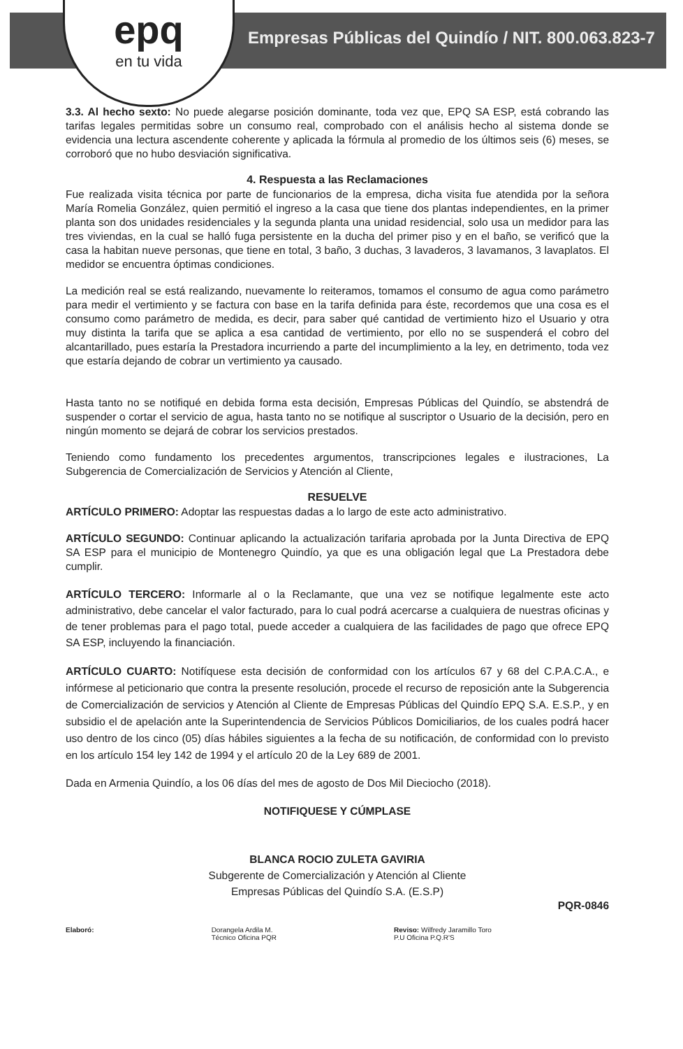epq
en tu vida
Empresas Públicas del Quindío / NIT. 800.063.823-7
3.3. Al hecho sexto: No puede alegarse posición dominante, toda vez que, EPQ SA ESP, está cobrando las tarifas legales permitidas sobre un consumo real, comprobado con el análisis hecho al sistema donde se evidencia una lectura ascendente coherente y aplicada la fórmula al promedio de los últimos seis (6) meses, se corroboró que no hubo desviación significativa.
4. Respuesta a las Reclamaciones
Fue realizada visita técnica por parte de funcionarios de la empresa, dicha visita fue atendida por la señora María Romelia González, quien permitió el ingreso a la casa que tiene dos plantas independientes, en la primer planta son dos unidades residenciales y la segunda planta una unidad residencial, solo usa un medidor para las tres viviendas, en la cual se halló fuga persistente en la ducha del primer piso y en el baño, se verificó que la casa la habitan nueve personas, que tiene en total, 3 baño, 3 duchas, 3 lavaderos, 3 lavamanos, 3 lavaplatos. El medidor se encuentra óptimas condiciones.
La medición real se está realizando, nuevamente lo reiteramos, tomamos el consumo de agua como parámetro para medir el vertimiento y se factura con base en la tarifa definida para éste, recordemos que una cosa es el consumo como parámetro de medida, es decir, para saber qué cantidad de vertimiento hizo el Usuario y otra muy distinta la tarifa que se aplica a esa cantidad de vertimiento, por ello no se suspenderá el cobro del alcantarillado, pues estaría la Prestadora incurriendo a parte del incumplimiento a la ley, en detrimento, toda vez que estaría dejando de cobrar un vertimiento ya causado.
Hasta tanto no se notifiqué en debida forma esta decisión, Empresas Públicas del Quindío, se abstendrá de suspender o cortar el servicio de agua, hasta tanto no se notifique al suscriptor o Usuario de la decisión, pero en ningún momento se dejará de cobrar los servicios prestados.
Teniendo como fundamento los precedentes argumentos, transcripciones legales e ilustraciones, La Subgerencia de Comercialización de Servicios y Atención al Cliente,
RESUELVE
ARTÍCULO PRIMERO: Adoptar las respuestas dadas a lo largo de este acto administrativo.
ARTÍCULO SEGUNDO: Continuar aplicando la actualización tarifaria aprobada por la Junta Directiva de EPQ SA ESP para el municipio de Montenegro Quindío, ya que es una obligación legal que La Prestadora debe cumplir.
ARTÍCULO TERCERO: Informarle al o la Reclamante, que una vez se notifique legalmente este acto administrativo, debe cancelar el valor facturado, para lo cual podrá acercarse a cualquiera de nuestras oficinas y de tener problemas para el pago total, puede acceder a cualquiera de las facilidades de pago que ofrece EPQ SA ESP, incluyendo la financiación.
ARTÍCULO CUARTO: Notifíquese esta decisión de conformidad con los artículos 67 y 68 del C.P.A.C.A., e infórmese al peticionario que contra la presente resolución, procede el recurso de reposición ante la Subgerencia de Comercialización de servicios y Atención al Cliente de Empresas Públicas del Quindío EPQ S.A. E.S.P., y en subsidio el de apelación ante la Superintendencia de Servicios Públicos Domiciliarios, de los cuales podrá hacer uso dentro de los cinco (05) días hábiles siguientes a la fecha de su notificación, de conformidad con lo previsto en los artículo 154 ley 142 de 1994 y el artículo 20 de la Ley 689 de 2001.
Dada en Armenia Quindío, a los 06 días del mes de agosto de Dos Mil Dieciocho (2018).
NOTIFIQUESE Y CÚMPLASE
BLANCA ROCIO ZULETA GAVIRIA
Subgerente de Comercialización y Atención al Cliente
Empresas Públicas del Quindío S.A. (E.S.P)
PQR-0846
Elaboró: Dorangela Ardila M.
Técnico Oficina PQR
Reviso: Wilfredy Jaramillo Toro
P.U Oficina P.Q.R'S